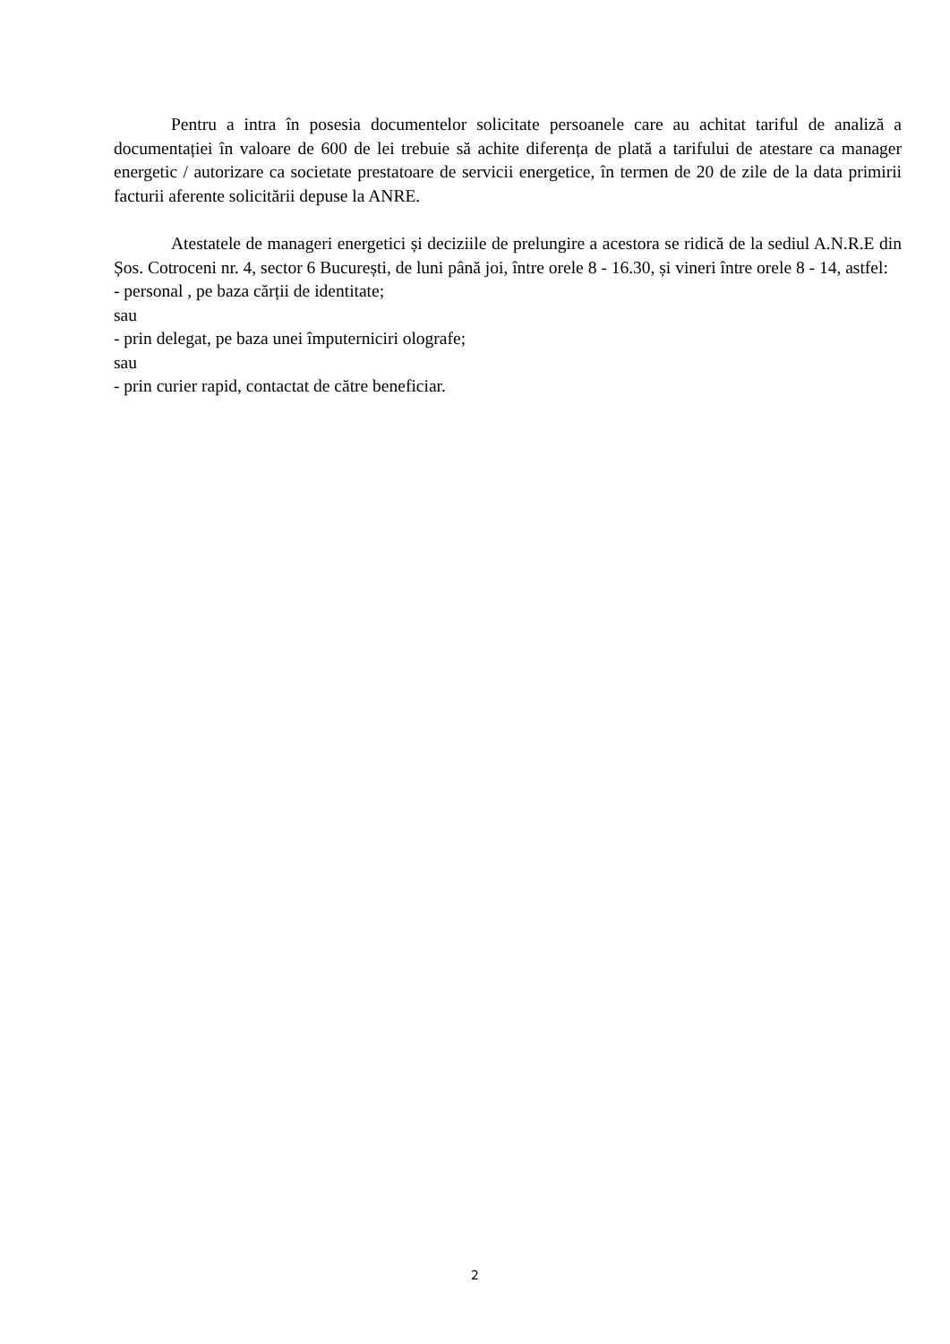Pentru a intra în posesia documentelor solicitate persoanele care au achitat tariful de analiză a documentației în valoare de 600 de lei trebuie să achite diferența de plată a tarifului de atestare ca manager energetic / autorizare ca societate prestatoare de servicii energetice, în termen de 20 de zile de la data primirii facturii aferente solicitării depuse la ANRE.
Atestatele de manageri energetici și deciziile de prelungire a acestora se ridică de la sediul A.N.R.E din Șos. Cotroceni nr. 4, sector 6 București, de luni până joi, între orele 8 - 16.30, și vineri între orele 8 - 14, astfel:
- personal , pe baza cărții de identitate;
sau
- prin delegat, pe baza unei împuterniciri olografe;
sau
- prin curier rapid, contactat de către beneficiar.
2